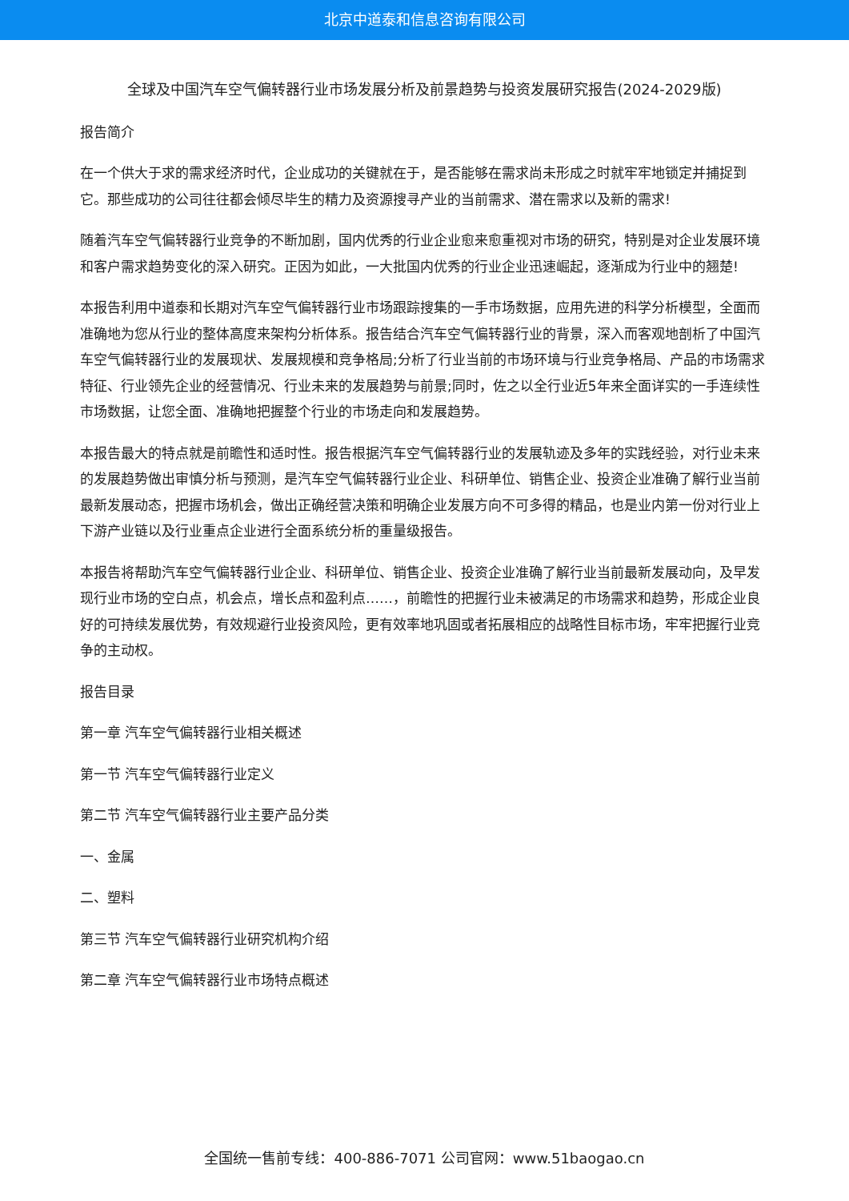北京中道泰和信息咨询有限公司
全球及中国汽车空气偏转器行业市场发展分析及前景趋势与投资发展研究报告(2024-2029版)
报告简介
在一个供大于求的需求经济时代，企业成功的关键就在于，是否能够在需求尚未形成之时就牢牢地锁定并捕捉到它。那些成功的公司往往都会倾尽毕生的精力及资源搜寻产业的当前需求、潜在需求以及新的需求!
随着汽车空气偏转器行业竞争的不断加剧，国内优秀的行业企业愈来愈重视对市场的研究，特别是对企业发展环境和客户需求趋势变化的深入研究。正因为如此，一大批国内优秀的行业企业迅速崛起，逐渐成为行业中的翘楚!
本报告利用中道泰和长期对汽车空气偏转器行业市场跟踪搜集的一手市场数据，应用先进的科学分析模型，全面而准确地为您从行业的整体高度来架构分析体系。报告结合汽车空气偏转器行业的背景，深入而客观地剖析了中国汽车空气偏转器行业的发展现状、发展规模和竞争格局;分析了行业当前的市场环境与行业竞争格局、产品的市场需求特征、行业领先企业的经营情况、行业未来的发展趋势与前景;同时，佐之以全行业近5年来全面详实的一手连续性市场数据，让您全面、准确地把握整个行业的市场走向和发展趋势。
本报告最大的特点就是前瞻性和适时性。报告根据汽车空气偏转器行业的发展轨迹及多年的实践经验，对行业未来的发展趋势做出审慎分析与预测，是汽车空气偏转器行业企业、科研单位、销售企业、投资企业准确了解行业当前最新发展动态，把握市场机会，做出正确经营决策和明确企业发展方向不可多得的精品，也是业内第一份对行业上下游产业链以及行业重点企业进行全面系统分析的重量级报告。
本报告将帮助汽车空气偏转器行业企业、科研单位、销售企业、投资企业准确了解行业当前最新发展动向，及早发现行业市场的空白点，机会点，增长点和盈利点……，前瞻性的把握行业未被满足的市场需求和趋势，形成企业良好的可持续发展优势，有效规避行业投资风险，更有效率地巩固或者拓展相应的战略性目标市场，牢牢把握行业竞争的主动权。
报告目录
第一章 汽车空气偏转器行业相关概述
第一节 汽车空气偏转器行业定义
第二节 汽车空气偏转器行业主要产品分类
一、金属
二、塑料
第三节 汽车空气偏转器行业研究机构介绍
第二章 汽车空气偏转器行业市场特点概述
全国统一售前专线：400-886-7071 公司官网：www.51baogao.cn